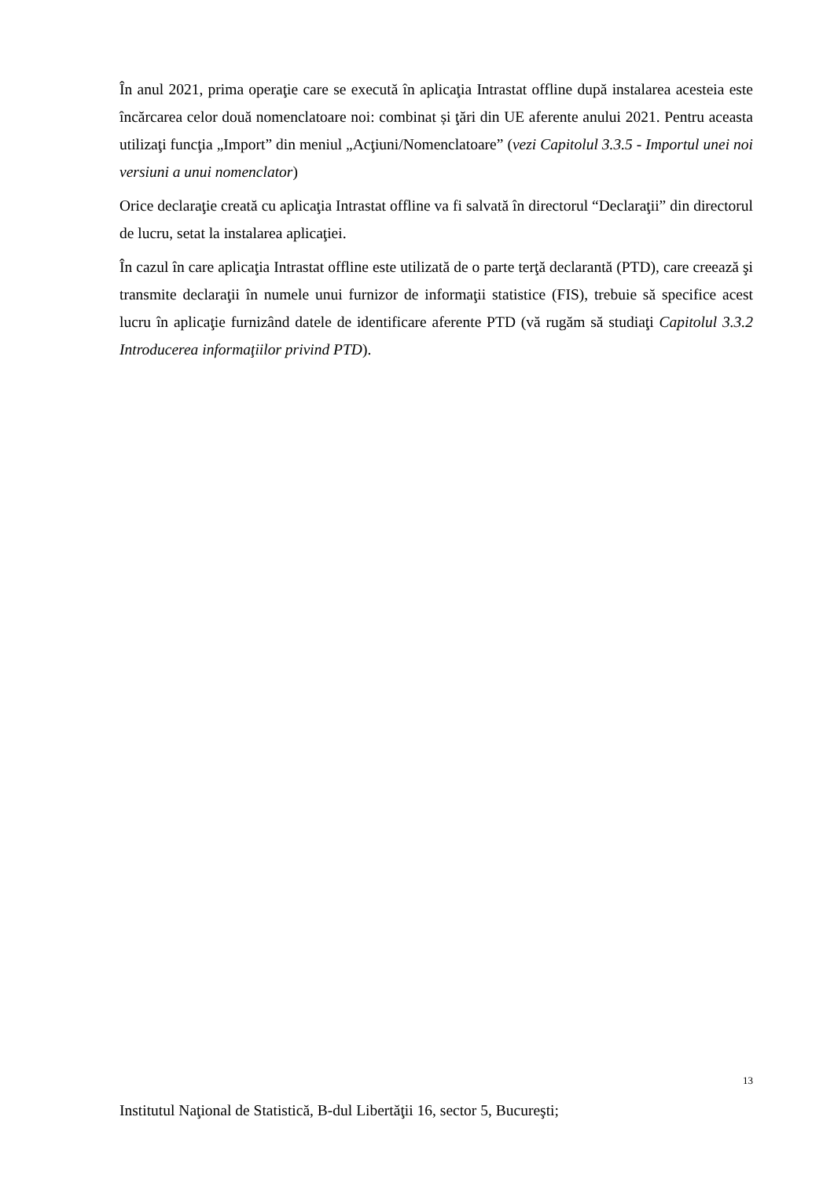În anul 2021, prima operaţie care se execută în aplicaţia Intrastat offline după instalarea acesteia este încărcarea celor două nomenclatoare noi: combinat și ţări din UE aferente anului 2021. Pentru aceasta utilizaţi funcţia „Import” din meniul „Acţiuni/Nomenclatoare” (vezi Capitolul 3.3.5 - Importul unei noi versiuni a unui nomenclator)
Orice declaraţie creată cu aplicaţia Intrastat offline va fi salvată în directorul “Declaraţii” din directorul de lucru, setat la instalarea aplicaţiei.
În cazul în care aplicaţia Intrastat offline este utilizată de o parte terţă declarantă (PTD), care creează şi transmite declaraţii în numele unui furnizor de informaţii statistice (FIS), trebuie să specifice acest lucru în aplicaţie furnizând datele de identificare aferente PTD (vă rugăm să studiaţi Capitolul 3.3.2 Introducerea informaţiilor privind PTD).
13
Institutul Naţional de Statistică, B-dul Libertăţii 16, sector 5, Bucureşti;